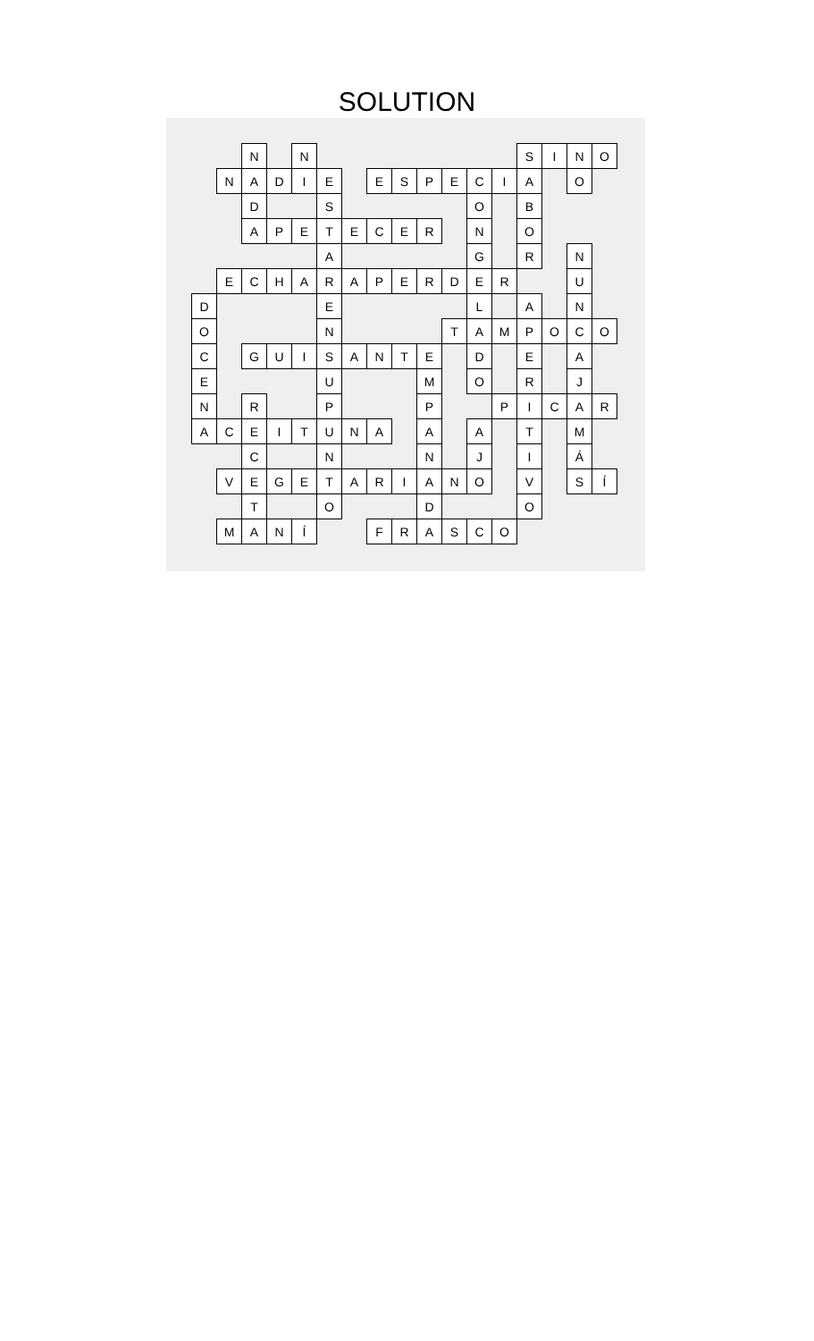SOLUTION
| | | N | | N | | | | | | | | | S | I | N | O |
| | N | A | D | I | E | | E | S | P | E | C | I | A | | O | |
| | | D | | | S | | | | | | O | | B | | | |
| | | A | P | E | T | E | C | E | R | | N | | O | | | |
| | | | | | A | | | | | | G | | R | | N | |
| | E | C | H | A | R | A | P | E | R | D | E | R | | | U | |
| D | | | | | E | | | | | | L | | A | | N | |
| O | | | | | N | | | | | T | A | M | P | O | C | O |
| C | | G | U | I | S | A | N | T | E | | D | | E | | A | |
| E | | | | | U | | | | M | | O | | R | | J | |
| N | | R | | | P | | | | P | | | P | I | C | A | R |
| A | C | E | I | T | U | N | A | | A | | A | | T | | M | |
| | | C | | | N | | | | N | | J | | I | | Á | |
| | V | E | G | E | T | A | R | I | A | N | O | | V | | S | Í |
| | | T | | | O | | | | D | | | | O | | | |
| | M | A | N | Í | | | F | R | A | S | C | O | | | | |